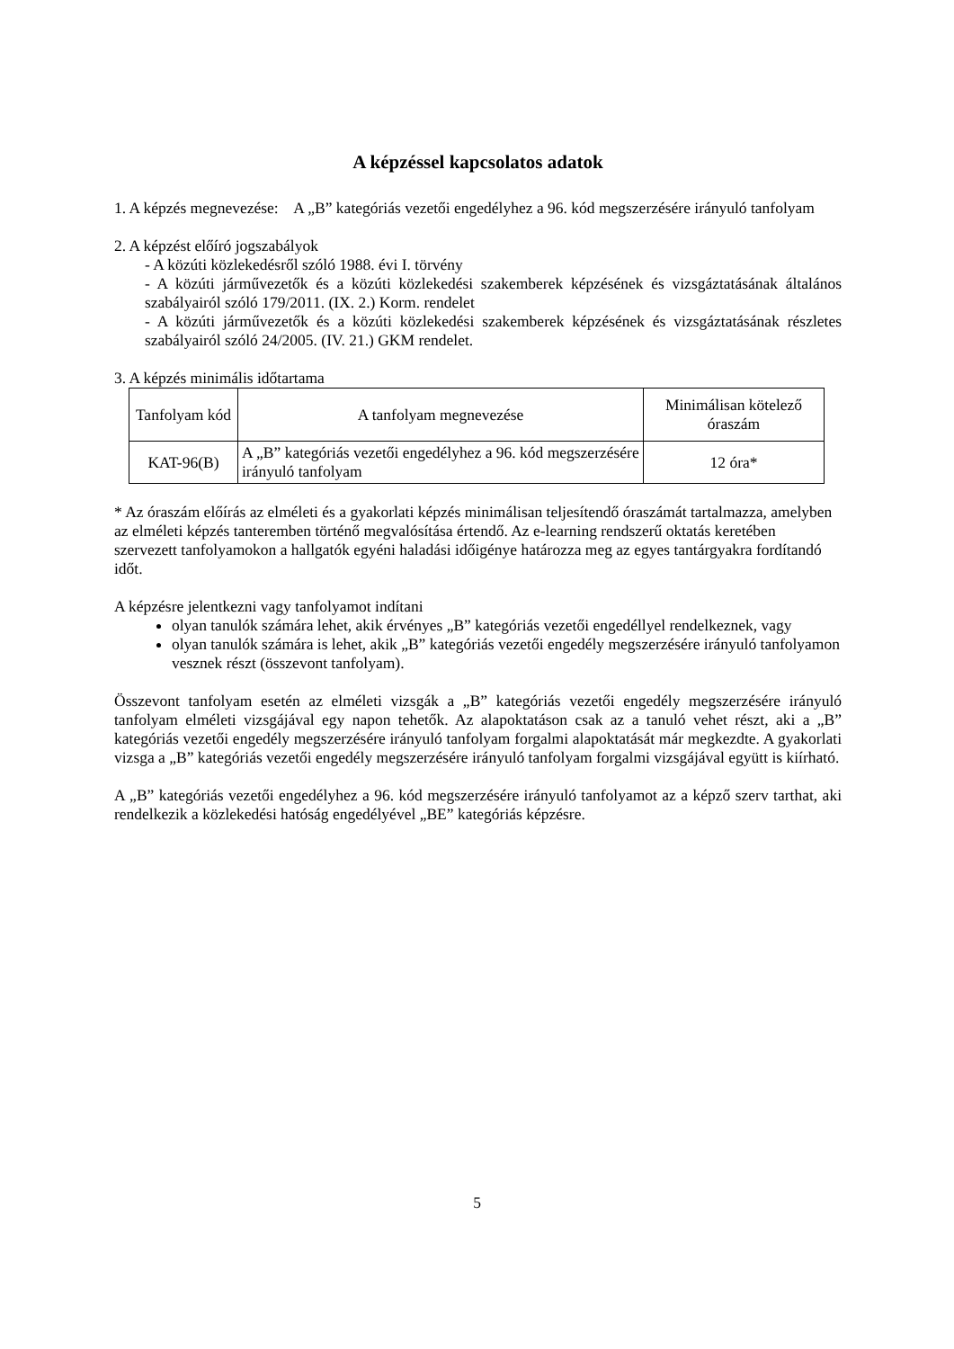A képzéssel kapcsolatos adatok
1. A képzés megnevezése: A „B” kategóriás vezetői engedélyhez a 96. kód megszerzésére irányuló tanfolyam
2. A képzést előíró jogszabályok
- A közúti közlekedésről szóló 1988. évi I. törvény
- A közúti járművezetők és a közúti közlekedési szakemberek képzésének és vizsgáztatásának általános szabályairól szóló 179/2011. (IX. 2.) Korm. rendelet
- A közúti járművezetők és a közúti közlekedési szakemberek képzésének és vizsgáztatásának részletes szabályairól szóló 24/2005. (IV. 21.) GKM rendelet.
3. A képzés minimális időtartama
| Tanfolyam kód | A tanfolyam megnevezése | Minimálisan kötelező óraszám |
| KAT-96(B) | A „B” kategóriás vezetői engedélyhez a 96. kód megszerzésére irányuló tanfolyam | 12 óra* |
* Az óraszám előírás az elméleti és a gyakorlati képzés minimálisan teljesítendő óraszámát tartalmazza, amelyben az elméleti képzés tanteremben történő megvalósítása értendő. Az e-learning rendszerű oktatás keretében szervezett tanfolyamokon a hallgatók egyéni haladási időigénye határozza meg az egyes tantárgyakra fordítandó időt.
A képzésre jelentkezni vagy tanfolyamot indítani
olyan tanulók számára lehet, akik érvényes „B” kategóriás vezetői engedéllyel rendelkeznek, vagy
olyan tanulók számára is lehet, akik „B” kategóriás vezetői engedély megszerzésére irányuló tanfolyamon vesznek részt (összevont tanfolyam).
Összevont tanfolyam esetén az elméleti vizsgák a „B” kategóriás vezetői engedély megszerzésére irányuló tanfolyam elméleti vizsgájával egy napon tehetők. Az alapoktatáson csak az a tanuló vehet részt, aki a „B” kategóriás vezetői engedély megszerzésére irányuló tanfolyam forgalmi alapoktatását már megkezdte. A gyakorlati vizsga a „B” kategóriás vezetői engedély megszerzésére irányuló tanfolyam forgalmi vizsgájával együtt is kiírható.
A „B” kategóriás vezetői engedélyhez a 96. kód megszerzésére irányuló tanfolyamot az a képző szerv tarthat, aki rendelkezik a közlekedési hatóság engedélyével „BE” kategóriás képzésre.
5